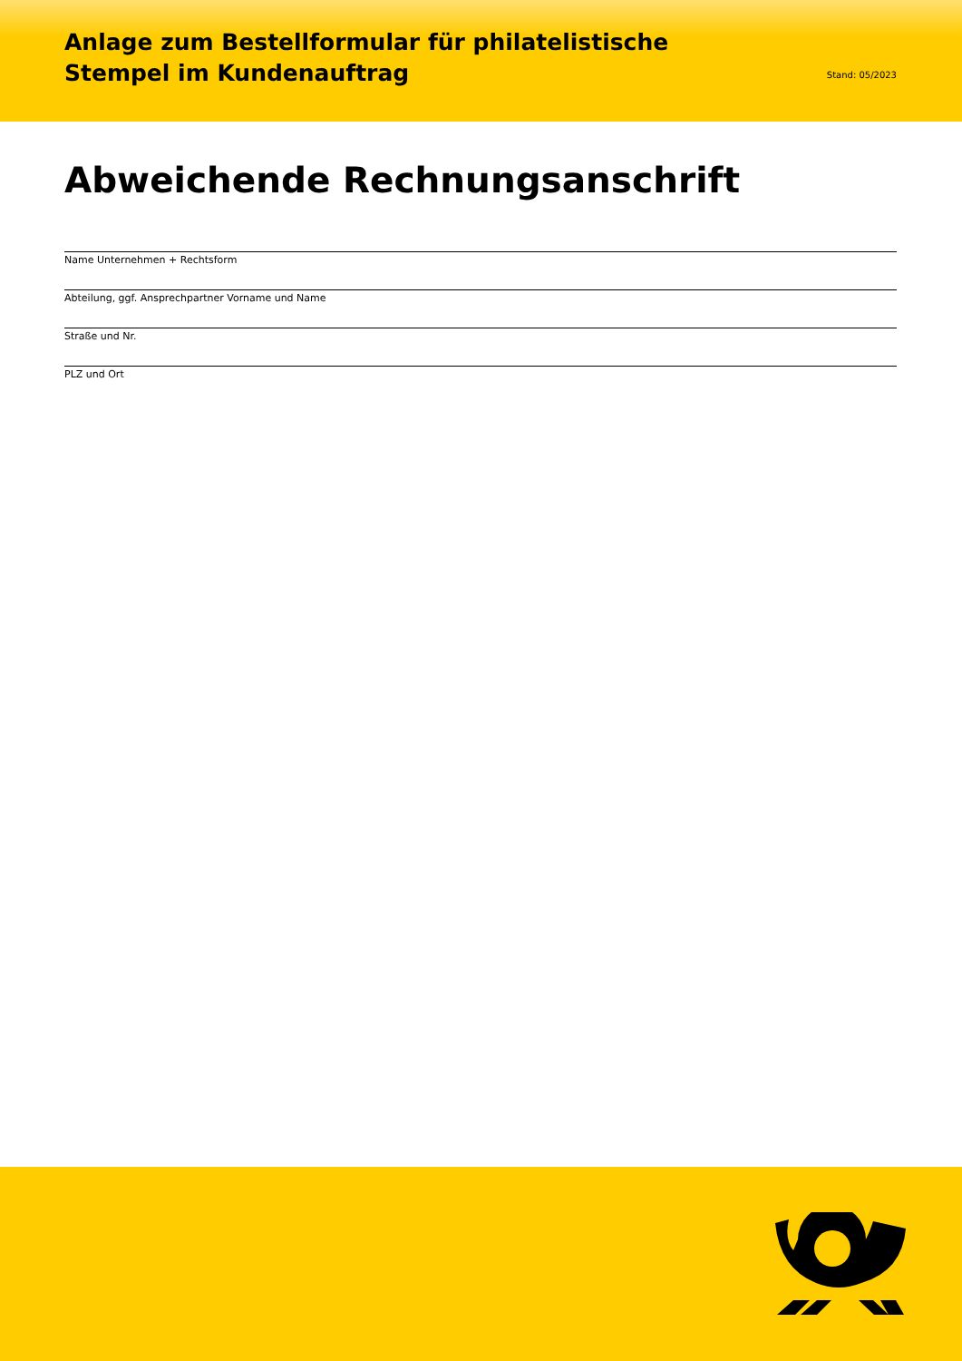Anlage zum Bestellformular für philatelistische
Stempel im Kundenauftrag
Stand: 05/2023
Abweichende Rechnungsanschrift
Name Unternehmen + Rechtsform
Abteilung, ggf. Ansprechpartner Vorname und Name
Straße und Nr.
PLZ und Ort